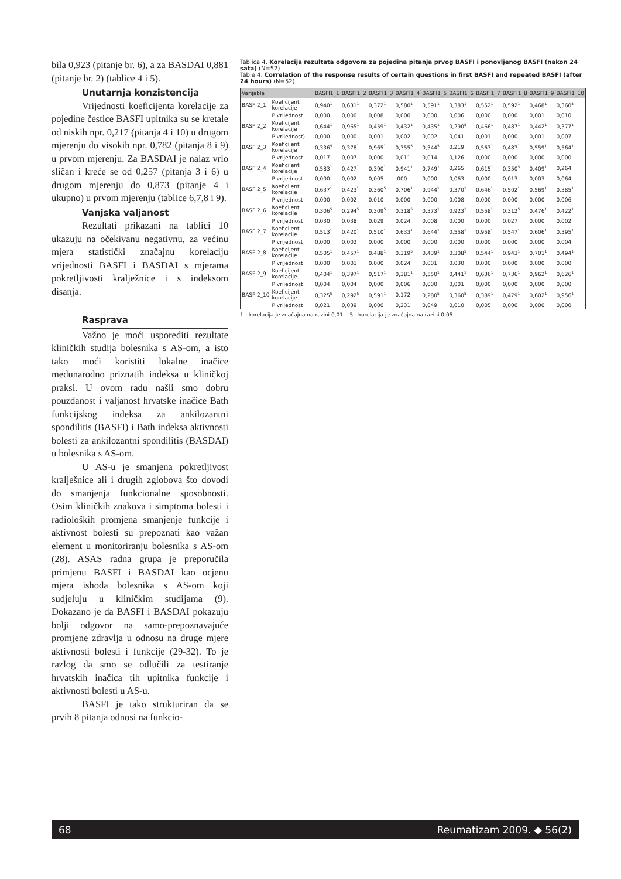bila 0,923 (pitanje br. 6), a za BASDAI 0,881 (pitanje br. 2) (tablice 4 i 5).
Unutarnja konzistencija
Vrijednosti koeficijenta korelacije za pojedine čestice BASFI upitnika su se kretale od niskih npr. 0,217 (pitanja 4 i 10) u drugom mjerenju do visokih npr. 0,782 (pitanja 8 i 9) u prvom mjerenju. Za BASDAI je nalaz vrlo sličan i kreće se od 0,257 (pitanja 3 i 6) u drugom mjerenju do 0,873 (pitanje 4 i ukupno) u prvom mjerenju (tablice 6,7,8 i 9).
Vanjska valjanost
Rezultati prikazani na tablici 10 ukazuju na očekivanu negativnu, za većinu mjera statistički značajnu korelaciju vrijednosti BASFI i BASDAI s mjerama pokretljivosti kralježnice i s indeksom disanja.
Rasprava
Važno je moći usporediti rezultate kliničkih studija bolesnika s AS-om, a isto tako moći koristiti lokalne inačice međunarodno priznatih indeksa u kliničkoj praksi. U ovom radu našli smo dobru pouzdanost i valjanost hrvatske inačice Bath funkcijskog indeksa za ankilozantni spondilitis (BASFI) i Bath indeksa aktivnosti bolesti za ankilozantni spondilitis (BASDAI) u bolesnika s AS-om.
U AS-u je smanjena pokretljivost kralješnice ali i drugih zglobova što dovodi do smanjenja funkcionalne sposobnosti. Osim kliničkih znakova i simptoma bolesti i radioloških promjena smanjenje funkcije i aktivnost bolesti su prepoznati kao važan element u monitoriranju bolesnika s AS-om (28). ASAS radna grupa je preporučila primjenu BASFI i BASDAI kao ocjenu mjera ishoda bolesnika s AS-om koji sudjeluju u kliničkim studijama (9). Dokazano je da BASFI i BASDAI pokazuju bolji odgovor na samo-prepoznavajuće promjene zdravlja u odnosu na druge mjere aktivnosti bolesti i funkcije (29-32). To je razlog da smo se odlučili za testiranje hrvatskih inačica tih upitnika funkcije i aktivnosti bolesti u AS-u.
BASFI je tako strukturiran da se prvih 8 pitanja odnosi na funkcio-
Tablica 4. Korelacija rezultata odgovora za pojedina pitanja prvog BASFI i ponovljenog BASFI (nakon 24 sata) (N=52)
Table 4. Correlation of the response results of certain questions in first BASFI and repeated BASFI (after 24 hours) (N=52)
| Varijabla | | BASFI1_1 | BASFI1_2 | BASFI1_3 | BASFI1_4 | BASFI1_5 | BASFI1_6 | BASFI1_7 | BASFI1_8 | BASFI1_9 | BASFI1_10 |
| --- | --- | --- | --- | --- | --- | --- | --- | --- | --- | --- | --- |
| BASFI2_1 | Koeficijent korelacije | 0,940<sup>1</sup> | 0,631<sup>1</sup> | 0,372<sup>1</sup> | 0,580<sup>1</sup> | 0,591<sup>1</sup> | 0,383<sup>1</sup> | 0,552<sup>1</sup> | 0,592<sup>1</sup> | 0,468<sup>1</sup> | 0,360<sup>5</sup> |
| | P vrijednost | 0,000 | 0,000 | 0,008 | 0,000 | 0,000 | 0,006 | 0,000 | 0,000 | 0,001 | 0,010 |
| BASFI2_2 | Koeficijent korelacije | 0,644<sup>1</sup> | 0,965<sup>1</sup> | 0,459<sup>1</sup> | 0,432<sup>1</sup> | 0,435<sup>1</sup> | 0,290<sup>5</sup> | 0,466<sup>1</sup> | 0,487<sup>1</sup> | 0,442<sup>1</sup> | 0,377<sup>1</sup> |
| | P vrijednost) | 0,000 | 0,000 | 0,001 | 0,002 | 0,002 | 0,041 | 0,001 | 0,000 | 0,001 | 0,007 |
| BASFI2_3 | Koeficijent korelacije | 0,336<sup>5</sup> | 0,378<sup>1</sup> | 0,965<sup>1</sup> | 0,355<sup>5</sup> | 0,344<sup>5</sup> | 0,219 | 0,567<sup>1</sup> | 0,487<sup>1</sup> | 0,559<sup>1</sup> | 0,564<sup>1</sup> |
| | P vrijednost | 0,017 | 0,007 | 0,000 | 0,011 | 0,014 | 0,126 | 0,000 | 0,000 | 0,000 | 0,000 |
| BASFI2_4 | Koeficijent korelacije | 0,583<sup>1</sup> | 0,427<sup>1</sup> | 0,390<sup>1</sup> | 0,941<sup>1</sup> | 0,749<sup>1</sup> | 0,265 | 0,615<sup>1</sup> | 0,350<sup>5</sup> | 0,409<sup>1</sup> | 0,264 |
| | P vrijednost | 0,000 | 0,002 | 0,005 | ,000 | 0,000 | 0,063 | 0,000 | 0,013 | 0,003 | 0,064 |
| BASFI2_5 | Koeficijent korelacije | 0,637<sup>1</sup> | 0,423<sup>1</sup> | 0,360<sup>5</sup> | 0,706<sup>1</sup> | 0,944<sup>1</sup> | 0,370<sup>1</sup> | 0,646<sup>1</sup> | 0,502<sup>1</sup> | 0,569<sup>1</sup> | 0,385<sup>1</sup> |
| | P vrijednost | 0,000 | 0,002 | 0,010 | 0,000 | 0,000 | 0,008 | 0,000 | 0,000 | 0,000 | 0,006 |
| BASFI2_6 | Koeficijent korelacije | 0,306<sup>5</sup> | 0,294<sup>5</sup> | 0,309<sup>5</sup> | 0,318<sup>5</sup> | 0,373<sup>1</sup> | 0,923<sup>1</sup> | 0,558<sup>1</sup> | 0,312<sup>5</sup> | 0,476<sup>1</sup> | 0,422<sup>1</sup> |
| | P vrijednost | 0,030 | 0,038 | 0,029 | 0,024 | 0,008 | 0,000 | 0,000 | 0,027 | 0,000 | 0,002 |
| BASFI2_7 | Koeficijent korelacije | 0,513<sup>1</sup> | 0,420<sup>1</sup> | 0,510<sup>1</sup> | 0,633<sup>1</sup> | 0,644<sup>1</sup> | 0,558<sup>1</sup> | 0,958<sup>1</sup> | 0,547<sup>1</sup> | 0,606<sup>1</sup> | 0,395<sup>1</sup> |
| | P vrijednost | 0,000 | 0,002 | 0,000 | 0,000 | 0,000 | 0,000 | 0,000 | 0,000 | 0,000 | 0,004 |
| BASFI2_8 | Koeficijent korelacije | 0,505<sup>1</sup> | 0,457<sup>1</sup> | 0,488<sup>1</sup> | 0,319<sup>5</sup> | 0,439<sup>1</sup> | 0,308<sup>5</sup> | 0,544<sup>1</sup> | 0,943<sup>1</sup> | 0,701<sup>1</sup> | 0,494<sup>1</sup> |
| | P vrijednost | 0,000 | 0,001 | 0,000 | 0,024 | 0,001 | 0,030 | 0,000 | 0,000 | 0,000 | 0,000 |
| BASFI2_9 | Koeficijent korelacije | 0,404<sup>1</sup> | 0,397<sup>1</sup> | 0,517<sup>1</sup> | 0,381<sup>1</sup> | 0,550<sup>1</sup> | 0,441<sup>1</sup> | 0,636<sup>1</sup> | 0,736<sup>1</sup> | 0,962<sup>1</sup> | 0,626<sup>1</sup> |
| | P vrijednost | 0,004 | 0,004 | 0,000 | 0,006 | 0,000 | 0,001 | 0,000 | 0,000 | 0,000 | 0,000 |
| BASFI2_10 | Koeficijent korelacije | 0,325<sup>5</sup> | 0,292<sup>5</sup> | 0,591<sup>1</sup> | 0,172 | 0,280<sup>5</sup> | 0,360<sup>5</sup> | 0,389<sup>1</sup> | 0,479<sup>1</sup> | 0,602<sup>1</sup> | 0,956<sup>1</sup> |
| | P vrijednost | 0,021 | 0,039 | 0,000 | 0,231 | 0,049 | 0,010 | 0,005 | 0,000 | 0,000 | 0,000 |
1 - korelacija je značajna na razini 0,01 5 - korelacija je značajna na razini 0,05
68 Reumatizam 2009. ◆ 56(2)